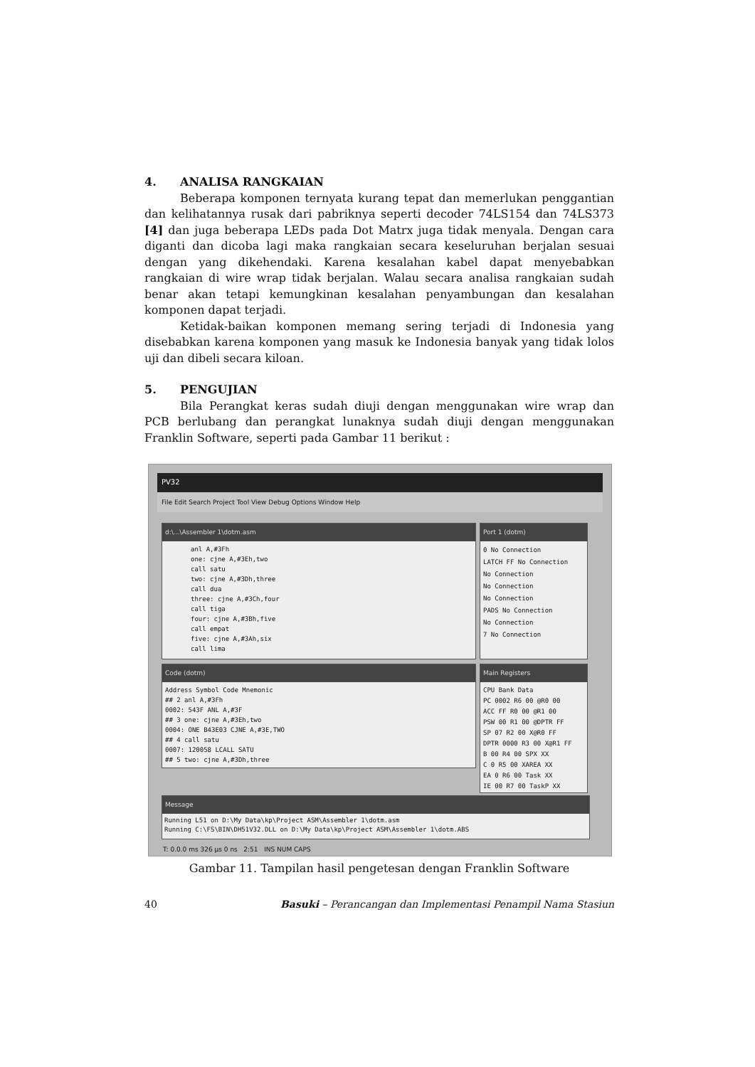4. ANALISA RANGKAIAN
Beberapa komponen ternyata kurang tepat dan memerlukan penggantian dan kelihatannya rusak dari pabriknya seperti decoder 74LS154 dan 74LS373 [4] dan juga beberapa LEDs pada Dot Matrx juga tidak menyala. Dengan cara diganti dan dicoba lagi maka rangkaian secara keseluruhan berjalan sesuai dengan yang dikehendaki. Karena kesalahan kabel dapat menyebabkan rangkaian di wire wrap tidak berjalan. Walau secara analisa rangkaian sudah benar akan tetapi kemungkinan kesalahan penyambungan dan kesalahan komponen dapat terjadi.
Ketidak-baikan komponen memang sering terjadi di Indonesia yang disebabkan karena komponen yang masuk ke Indonesia banyak yang tidak lolos uji dan dibeli secara kiloan.
5. PENGUJIAN
Bila Perangkat keras sudah diuji dengan menggunakan wire wrap dan PCB berlubang dan perangkat lunaknya sudah diuji dengan menggunakan Franklin Software, seperti pada Gambar 11 berikut :
PV32
File Edit Search Project Tool View Debug Options Window Help
d:\...\Assembler 1\dotm.asm
anl A,#3Fh
one: cjne A,#3Eh,two
call satu
two: cjne A,#3Dh,three
call dua
three: cjne A,#3Ch,four
call tiga
four: cjne A,#3Bh,five
call empat
five: cjne A,#3Ah,six
call lima
Port 1 (dotm)
0 No Connection
LATCH FF No Connection
No Connection
No Connection
No Connection
PADS No Connection
No Connection
7 No Connection
Code (dotm)
Address Symbol Code Mnemonic
## 2 anl A,#3Fh
0002: 543F ANL A,#3F
## 3 one: cjne A,#3Eh,two
0004: ONE B43E03 CJNE A,#3E,TWO
## 4 call satu
0007: 120058 LCALL SATU
## 5 two: cjne A,#3Dh,three
Main Registers
CPU Bank Data
PC 0002 R6 00 @R0 00
ACC FF R0 00 @R1 00
PSW 00 R1 00 @DPTR FF
SP 07 R2 00 X@R0 FF
DPTR 0000 R3 00 X@R1 FF
B 00 R4 00 SPX XX
C 0 R5 00 XAREA XX
EA 0 R6 00 Task XX
IE 00 R7 00 TaskP XX
Message
Running L51 on D:\My Data\kp\Project ASM\Assembler 1\dotm.asm
Running C:\FS\BIN\DH51V32.DLL on D:\My Data\kp\Project ASM\Assembler 1\dotm.ABS
T: 0.0.0 ms 326 µs 0 ns 2:51 INS NUM CAPS
Gambar 11. Tampilan hasil pengetesan dengan Franklin Software
40 Basuki – Perancangan dan Implementasi Penampil Nama Stasiun